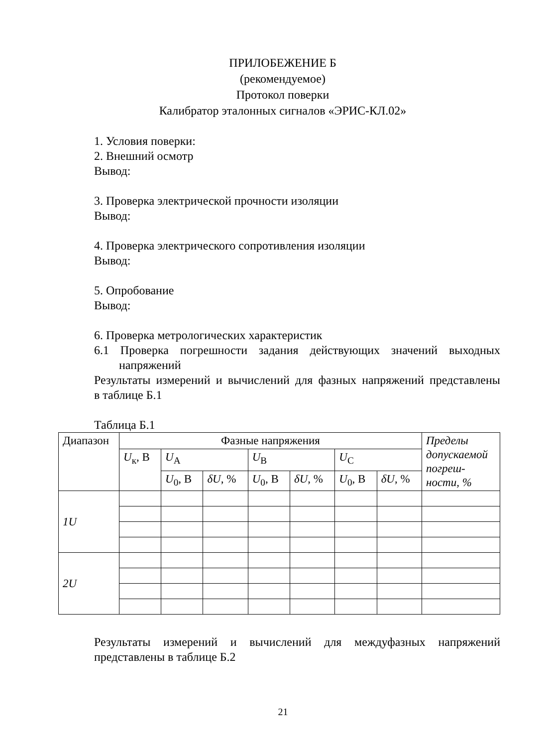ПРИЛОБЕЖЕНИЕ Б
(рекомендуемое)
Протокол поверки
Калибратор эталонных сигналов «ЭРИС-КЛ.02»
1. Условия поверки:
2. Внешний осмотр
Вывод:
3. Проверка электрической прочности изоляции
Вывод:
4. Проверка электрического сопротивления изоляции
Вывод:
5. Опробование
Вывод:
6. Проверка метрологических характеристик
6.1 Проверка погрешности задания действующих значений выходных
напряжений
Результаты измерений и вычислений для фазных напряжений представлены
в таблице Б.1
Таблица Б.1
| Диапазон | Фазные напряжения | | | | | | | Пределы допускаемой погреш-ности, % |
| | U<sub>к</sub>, В | U<sub>A</sub> | | U<sub>B</sub> | | U<sub>C</sub> | | |
| | | U<sub>0</sub>, В | δU , % | U<sub>0</sub>, В | δU , % | U<sub>0</sub>, В | δU , % | |
| 1U | | | | | | | | |
| 2U | | | | | | | | |
Результаты измерений и вычислений для междуфазных напряжений
представлены в таблице Б.2
21